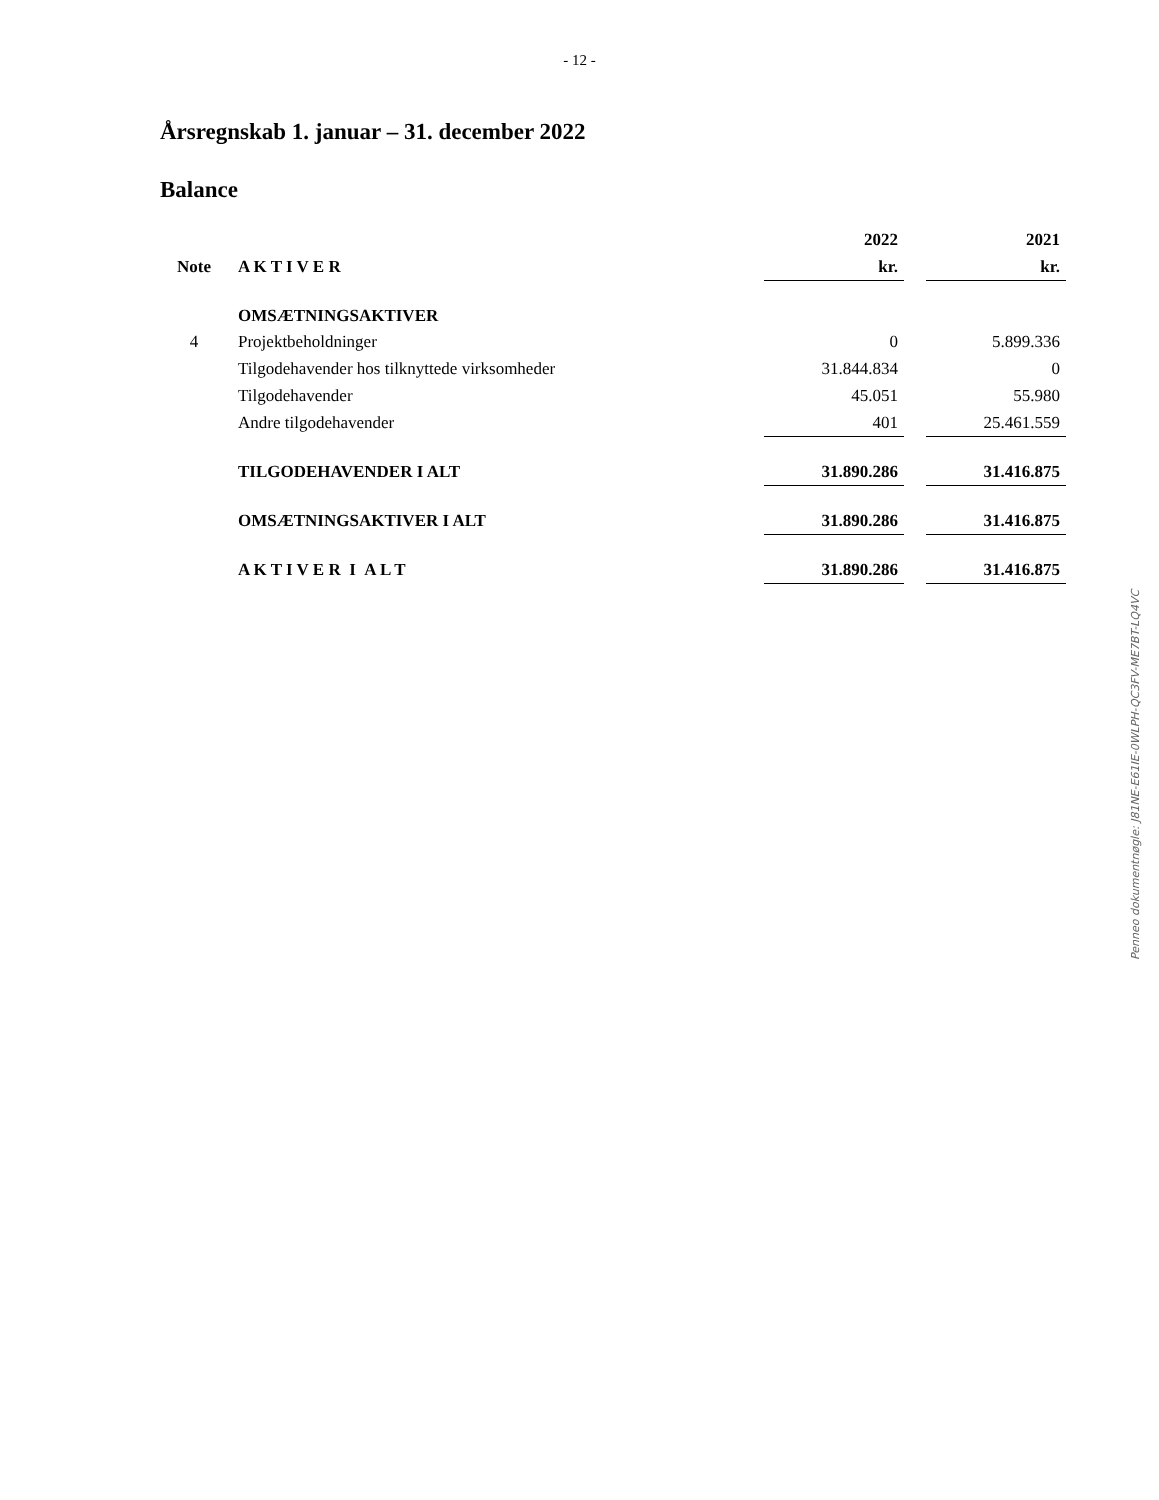- 12 -
Årsregnskab 1. januar – 31. december 2022
Balance
| | | 2022 | | 2021 |
| Note | A K T I V E R | kr. | | kr. |
| | OMSÆTNINGSAKTIVER | | | |
| 4 | Projektbeholdninger | 0 | | 5.899.336 |
| | Tilgodehavender hos tilknyttede virksomheder | 31.844.834 | | 0 |
| | Tilgodehavender | 45.051 | | 55.980 |
| | Andre tilgodehavender | 401 | | 25.461.559 |
| | TILGODEHAVENDER I ALT | 31.890.286 | | 31.416.875 |
| | OMSÆTNINGSAKTIVER I ALT | 31.890.286 | | 31.416.875 |
| | A K T I V E R I A L T | 31.890.286 | | 31.416.875 |
Penneo dokumentnøgle: J81NE-E61IE-0WLPH-QC3FV-ME7BT-LQ4VC